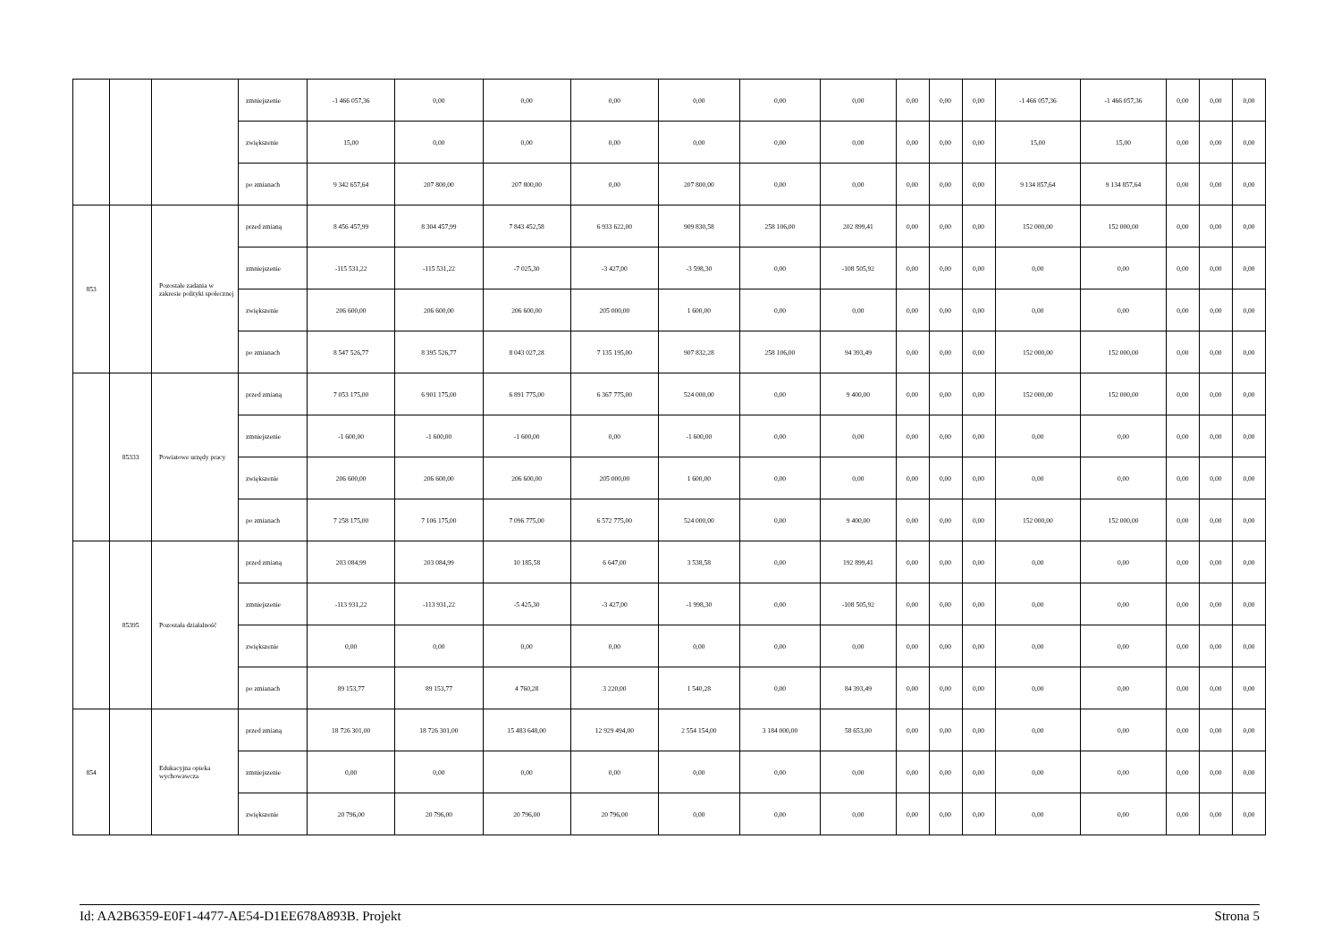| | | | zmniejszenie | -1 466 057,36 | 0,00 | 0,00 | 0,00 | 0,00 | 0,00 | 0,00 | 0,00 | 0,00 | 0,00 | -1 466 057,36 | -1 466 057,36 | 0,00 | 0,00 | 0,00 |
| | | | zwiększenie | 15,00 | 0,00 | 0,00 | 0,00 | 0,00 | 0,00 | 0,00 | 0,00 | 0,00 | 0,00 | 15,00 | 15,00 | 0,00 | 0,00 | 0,00 |
| | | | po zmianach | 9 342 657,64 | 207 800,00 | 207 800,00 | 0,00 | 207 800,00 | 0,00 | 0,00 | 0,00 | 0,00 | 0,00 | 9 134 857,64 | 9 134 857,64 | 0,00 | 0,00 | 0,00 |
| 853 | | Pozostałe zadania w zakresie polityki społecznej | przed zmianą | 8 456 457,99 | 8 304 457,99 | 7 843 452,58 | 6 933 622,00 | 909 830,58 | 258 106,00 | 202 899,41 | 0,00 | 0,00 | 0,00 | 152 000,00 | 152 000,00 | 0,00 | 0,00 | 0,00 |
| | | | zmniejszenie | -115 531,22 | -115 531,22 | -7 025,30 | -3 427,00 | -3 598,30 | 0,00 | -108 505,92 | 0,00 | 0,00 | 0,00 | 0,00 | 0,00 | 0,00 | 0,00 | 0,00 |
| | | | zwiększenie | 206 600,00 | 206 600,00 | 206 600,00 | 205 000,00 | 1 600,00 | 0,00 | 0,00 | 0,00 | 0,00 | 0,00 | 0,00 | 0,00 | 0,00 | 0,00 | 0,00 |
| | | | po zmianach | 8 547 526,77 | 8 395 526,77 | 8 043 027,28 | 7 135 195,00 | 907 832,28 | 258 106,00 | 94 393,49 | 0,00 | 0,00 | 0,00 | 152 000,00 | 152 000,00 | 0,00 | 0,00 | 0,00 |
| | 85333 | Powiatowe urzędy pracy | przed zmianą | 7 053 175,00 | 6 901 175,00 | 6 891 775,00 | 6 367 775,00 | 524 000,00 | 0,00 | 9 400,00 | 0,00 | 0,00 | 0,00 | 152 000,00 | 152 000,00 | 0,00 | 0,00 | 0,00 |
| | | | zmniejszenie | -1 600,00 | -1 600,00 | -1 600,00 | 0,00 | -1 600,00 | 0,00 | 0,00 | 0,00 | 0,00 | 0,00 | 0,00 | 0,00 | 0,00 | 0,00 | 0,00 |
| | | | zwiększenie | 206 600,00 | 206 600,00 | 206 600,00 | 205 000,00 | 1 600,00 | 0,00 | 0,00 | 0,00 | 0,00 | 0,00 | 0,00 | 0,00 | 0,00 | 0,00 | 0,00 |
| | | | po zmianach | 7 258 175,00 | 7 106 175,00 | 7 096 775,00 | 6 572 775,00 | 524 000,00 | 0,00 | 9 400,00 | 0,00 | 0,00 | 0,00 | 152 000,00 | 152 000,00 | 0,00 | 0,00 | 0,00 |
| | 85395 | Pozostała działalność | przed zmianą | 203 084,99 | 203 084,99 | 10 185,58 | 6 647,00 | 3 538,58 | 0,00 | 192 899,41 | 0,00 | 0,00 | 0,00 | 0,00 | 0,00 | 0,00 | 0,00 | 0,00 |
| | | | zmniejszenie | -113 931,22 | -113 931,22 | -5 425,30 | -3 427,00 | -1 998,30 | 0,00 | -108 505,92 | 0,00 | 0,00 | 0,00 | 0,00 | 0,00 | 0,00 | 0,00 | 0,00 |
| | | | zwiększenie | 0,00 | 0,00 | 0,00 | 0,00 | 0,00 | 0,00 | 0,00 | 0,00 | 0,00 | 0,00 | 0,00 | 0,00 | 0,00 | 0,00 | 0,00 |
| | | | po zmianach | 89 153,77 | 89 153,77 | 4 760,28 | 3 220,00 | 1 540,28 | 0,00 | 84 393,49 | 0,00 | 0,00 | 0,00 | 0,00 | 0,00 | 0,00 | 0,00 | 0,00 |
| 854 | | Edukacyjna opieka wychowawcza | przed zmianą | 18 726 301,00 | 18 726 301,00 | 15 483 648,00 | 12 929 494,00 | 2 554 154,00 | 3 184 000,00 | 58 653,00 | 0,00 | 0,00 | 0,00 | 0,00 | 0,00 | 0,00 | 0,00 | 0,00 |
| | | | zmniejszenie | 0,00 | 0,00 | 0,00 | 0,00 | 0,00 | 0,00 | 0,00 | 0,00 | 0,00 | 0,00 | 0,00 | 0,00 | 0,00 | 0,00 | 0,00 |
| | | | zwiększenie | 20 796,00 | 20 796,00 | 20 796,00 | 20 796,00 | 0,00 | 0,00 | 0,00 | 0,00 | 0,00 | 0,00 | 0,00 | 0,00 | 0,00 | 0,00 | 0,00 |
Id: AA2B6359-E0F1-4477-AE54-D1EE678A893B. Projekt Strona 5